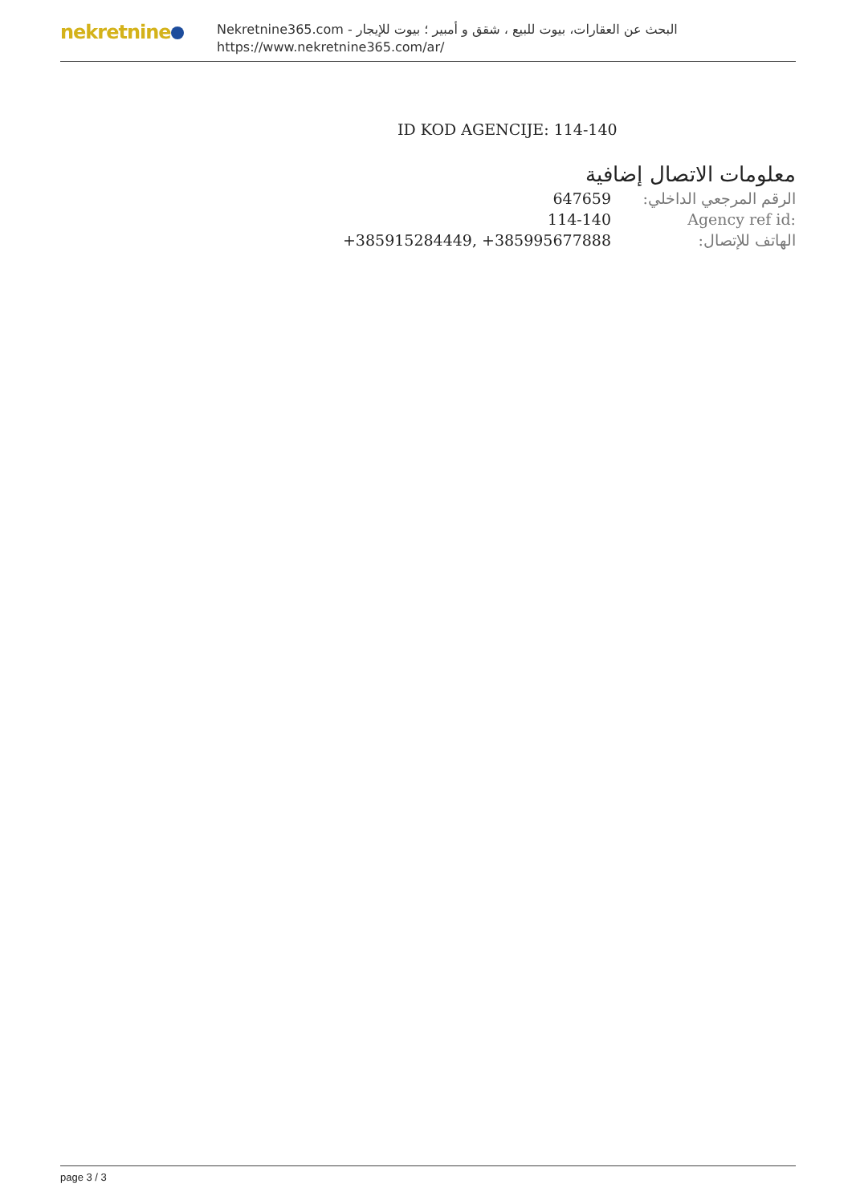nekretnine
البحث عن العقارات، بيوت للبيع ، شقق و أمبير ؛ بيوت للإيجار - Nekretnine365.com
https://www.nekretnine365.com/ar/
ID KOD AGENCIJE: 114-140
معلومات الاتصال إضافية
| 647659 | الرقم المرجعي الداخلي: |
| 114-140 | Agency ref id: |
| +385915284449, +385995677888 | الهاتف للإتصال: |
page 3 / 3